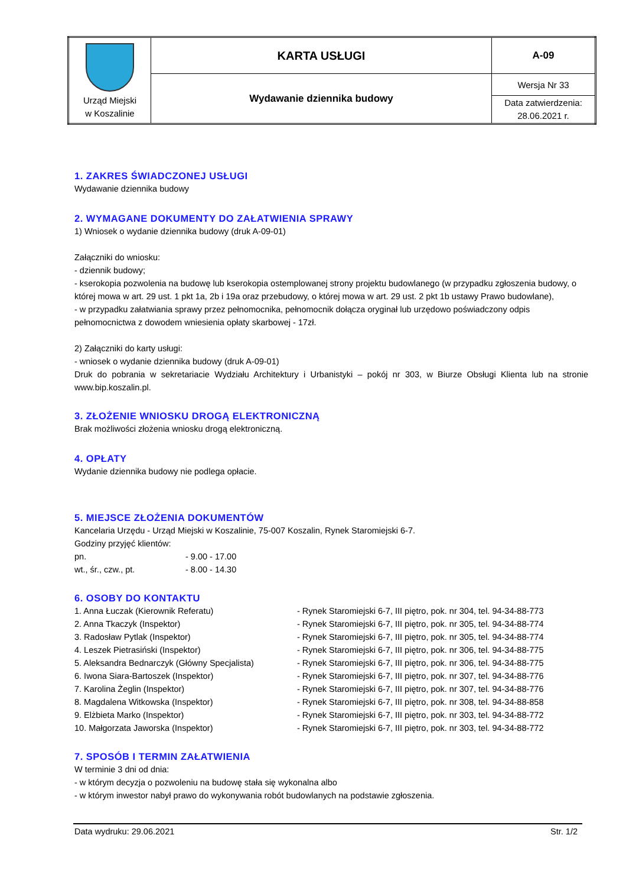| Urząd Miejski w Koszalinie | KARTA USŁUGI | A-09 |
| | Wydawanie dziennika budowy | Wersja Nr 33 |
| | | Data zatwierdzenia: 28.06.2021 r. |
1. ZAKRES ŚWIADCZONEJ USŁUGI
Wydawanie dziennika budowy
2. WYMAGANE DOKUMENTY DO ZAŁATWIENIA SPRAWY
1) Wniosek o wydanie dziennika budowy (druk A-09-01)
Załączniki do wniosku:
- dziennik budowy;
- kserokopia pozwolenia na budowę lub kserokopia ostemplowanej strony projektu budowlanego (w przypadku zgłoszenia budowy, o której mowa w art. 29 ust. 1 pkt 1a, 2b i 19a oraz przebudowy, o której mowa w art. 29 ust. 2 pkt 1b ustawy Prawo budowlane),
- w przypadku załatwiania sprawy przez pełnomocnika, pełnomocnik dołącza oryginał lub urzędowo poświadczony odpis pełnomocnictwa z dowodem wniesienia opłaty skarbowej - 17zł.
2) Załączniki do karty usługi:
- wniosek o wydanie dziennika budowy (druk A-09-01)
Druk do pobrania w sekretariacie Wydziału Architektury i Urbanistyki – pokój nr 303, w Biurze Obsługi Klienta lub na stronie www.bip.koszalin.pl.
3. ZŁOŻENIE WNIOSKU DROGĄ ELEKTRONICZNĄ
Brak możliwości złożenia wniosku drogą elektroniczną.
4. OPŁATY
Wydanie dziennika budowy nie podlega opłacie.
5. MIEJSCE ZŁOŻENIA DOKUMENTÓW
Kancelaria Urzędu - Urząd Miejski w Koszalinie, 75-007 Koszalin, Rynek Staromiejski 6-7.
Godziny przyjęć klientów:
| pn. | - 9.00 - 17.00 |
| wt., śr., czw., pt. | - 8.00 - 14.30 |
6. OSOBY DO KONTAKTU
| 1. Anna Łuczak (Kierownik Referatu) | - Rynek Staromiejski 6-7, III piętro, pok. nr 304, tel. 94-34-88-773 |
| 2. Anna Tkaczyk (Inspektor) | - Rynek Staromiejski 6-7, III piętro, pok. nr 305, tel. 94-34-88-774 |
| 3. Radosław Pytlak (Inspektor) | - Rynek Staromiejski 6-7, III piętro, pok. nr 305, tel. 94-34-88-774 |
| 4. Leszek Pietrasiński (Inspektor) | - Rynek Staromiejski 6-7, III piętro, pok. nr 306, tel. 94-34-88-775 |
| 5. Aleksandra Bednarczyk (Główny Specjalista) | - Rynek Staromiejski 6-7, III piętro, pok. nr 306, tel. 94-34-88-775 |
| 6. Iwona Siara-Bartoszek (Inspektor) | - Rynek Staromiejski 6-7, III piętro, pok. nr 307, tel. 94-34-88-776 |
| 7. Karolina Żeglin (Inspektor) | - Rynek Staromiejski 6-7, III piętro, pok. nr 307, tel. 94-34-88-776 |
| 8. Magdalena Witkowska (Inspektor) | - Rynek Staromiejski 6-7, III piętro, pok. nr 308, tel. 94-34-88-858 |
| 9. Elżbieta Marko (Inspektor) | - Rynek Staromiejski 6-7, III piętro, pok. nr 303, tel. 94-34-88-772 |
| 10. Małgorzata Jaworska (Inspektor) | - Rynek Staromiejski 6-7, III piętro, pok. nr 303, tel. 94-34-88-772 |
7. SPOSÓB I TERMIN ZAŁATWIENIA
W terminie 3 dni od dnia:
- w którym decyzja o pozwoleniu na budowę stała się wykonalna albo
- w którym inwestor nabył prawo do wykonywania robót budowlanych na podstawie zgłoszenia.
Data wydruku: 29.06.2021 Str. 1/2